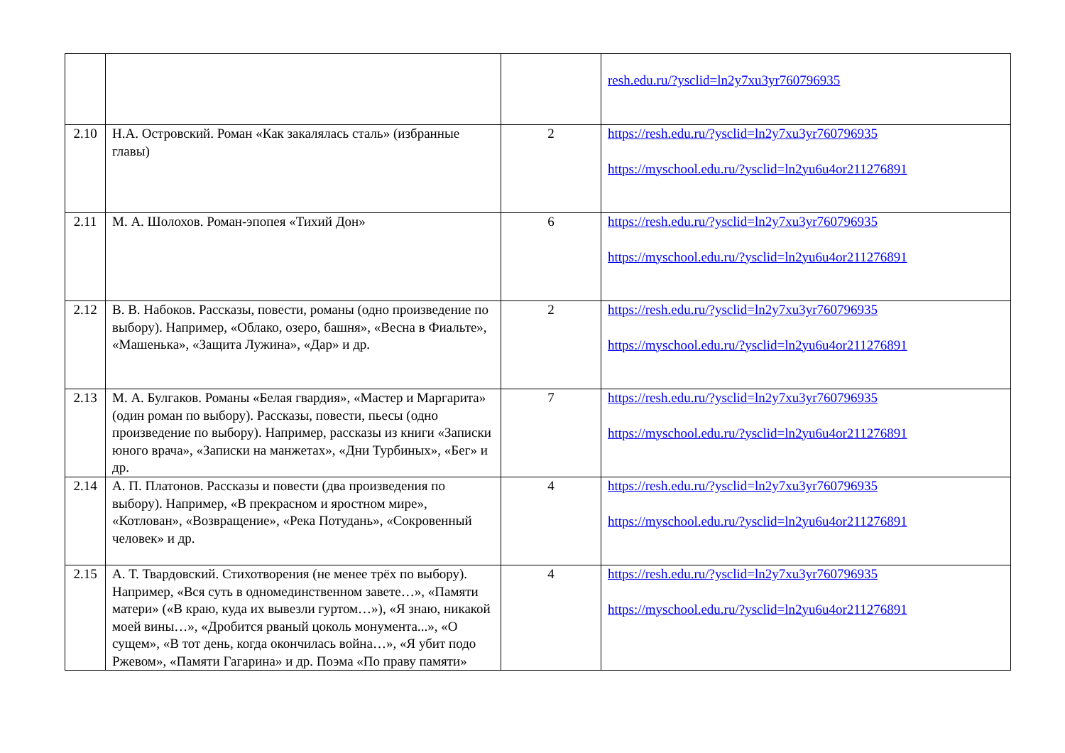| | | | resh.edu.ru/?ysclid=ln2y7xu3yr760796935 |
| 2.10 | Н.А. Островский. Роман «Как закалялась сталь» (избранные главы) | 2 | https://resh.edu.ru/?ysclid=ln2y7xu3yr760796935 https://myschool.edu.ru/?ysclid=ln2yu6u4or211276891 |
| 2.11 | М. А. Шолохов. Роман-эпопея «Тихий Дон» | 6 | https://resh.edu.ru/?ysclid=ln2y7xu3yr760796935 https://myschool.edu.ru/?ysclid=ln2yu6u4or211276891 |
| 2.12 | В. В. Набоков. Рассказы, повести, романы (одно произведение по выбору). Например, «Облако, озеро, башня», «Весна в Фиальте», «Машенька», «Защита Лужина», «Дар» и др. | 2 | https://resh.edu.ru/?ysclid=ln2y7xu3yr760796935 https://myschool.edu.ru/?ysclid=ln2yu6u4or211276891 |
| 2.13 | М. А. Булгаков. Романы «Белая гвардия», «Мастер и Маргарита» (один роман по выбору). Рассказы, повести, пьесы (одно произведение по выбору). Например, рассказы из книги «Записки юного врача», «Записки на манжетах», «Дни Турбиных», «Бег» и др. | 7 | https://resh.edu.ru/?ysclid=ln2y7xu3yr760796935 https://myschool.edu.ru/?ysclid=ln2yu6u4or211276891 |
| 2.14 | А. П. Платонов. Рассказы и повести (два произведения по выбору). Например, «В прекрасном и яростном мире», «Котлован», «Возвращение», «Река Потудань», «Сокровенный человек» и др. | 4 | https://resh.edu.ru/?ysclid=ln2y7xu3yr760796935 https://myschool.edu.ru/?ysclid=ln2yu6u4or211276891 |
| 2.15 | А. Т. Твардовский. Стихотворения (не менее трёх по выбору). Например, «Вся суть в одномединственном завете…», «Памяти матери» («В краю, куда их вывезли гуртом…»), «Я знаю, никакой моей вины…», «Дробится рваный цоколь монумента...», «О сущем», «В тот день, когда окончилась война…», «Я убит подо Ржевом», «Памяти Гагарина» и др. Поэма «По праву памяти» | 4 | https://resh.edu.ru/?ysclid=ln2y7xu3yr760796935 https://myschool.edu.ru/?ysclid=ln2yu6u4or211276891 |